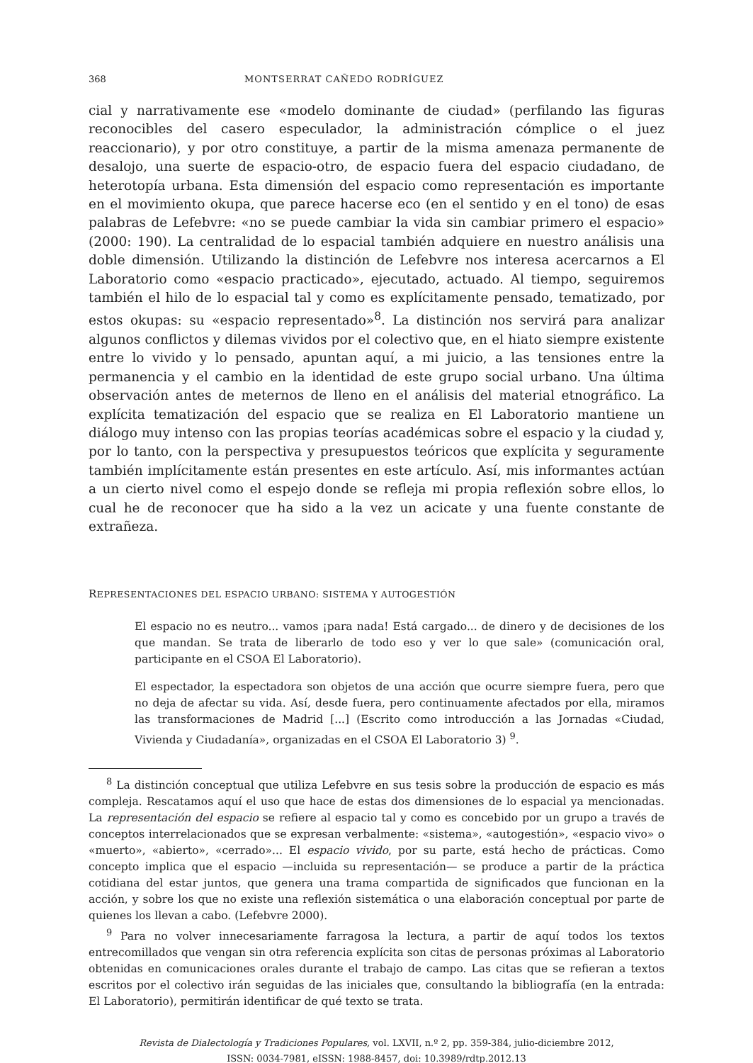368 MONTSERRAT CAÑEDO RODRÍGUEZ
cial y narrativamente ese «modelo dominante de ciudad» (perfilando las figuras reconocibles del casero especulador, la administración cómplice o el juez reaccionario), y por otro constituye, a partir de la misma amenaza permanente de desalojo, una suerte de espacio-otro, de espacio fuera del espacio ciudadano, de heterotopía urbana. Esta dimensión del espacio como representación es importante en el movimiento okupa, que parece hacerse eco (en el sentido y en el tono) de esas palabras de Lefebvre: «no se puede cambiar la vida sin cambiar primero el espacio» (2000: 190). La centralidad de lo espacial también adquiere en nuestro análisis una doble dimensión. Utilizando la distinción de Lefebvre nos interesa acercarnos a El Laboratorio como «espacio practicado», ejecutado, actuado. Al tiempo, seguiremos también el hilo de lo espacial tal y como es explícitamente pensado, tematizado, por estos okupas: su «espacio representado»<sup>8</sup>. La distinción nos servirá para analizar algunos conflictos y dilemas vividos por el colectivo que, en el hiato siempre existente entre lo vivido y lo pensado, apuntan aquí, a mi juicio, a las tensiones entre la permanencia y el cambio en la identidad de este grupo social urbano. Una última observación antes de meternos de lleno en el análisis del material etnográfico. La explícita tematización del espacio que se realiza en El Laboratorio mantiene un diálogo muy intenso con las propias teorías académicas sobre el espacio y la ciudad y, por lo tanto, con la perspectiva y presupuestos teóricos que explícita y seguramente también implícitamente están presentes en este artículo. Así, mis informantes actúan a un cierto nivel como el espejo donde se refleja mi propia reflexión sobre ellos, lo cual he de reconocer que ha sido a la vez un acicate y una fuente constante de extrañeza.
REPRESENTACIONES DEL ESPACIO URBANO: SISTEMA Y AUTOGESTIÓN
El espacio no es neutro... vamos ¡para nada! Está cargado... de dinero y de decisiones de los que mandan. Se trata de liberarlo de todo eso y ver lo que sale» (comunicación oral, participante en el CSOA El Laboratorio).
El espectador, la espectadora son objetos de una acción que ocurre siempre fuera, pero que no deja de afectar su vida. Así, desde fuera, pero continuamente afectados por ella, miramos las transformaciones de Madrid [...] (Escrito como introducción a las Jornadas «Ciudad, Vivienda y Ciudadanía», organizadas en el CSOA El Laboratorio 3) <sup>9</sup>.
<sup>8</sup> La distinción conceptual que utiliza Lefebvre en sus tesis sobre la producción de espacio es más compleja. Rescatamos aquí el uso que hace de estas dos dimensiones de lo espacial ya mencionadas. La representación del espacio se refiere al espacio tal y como es concebido por un grupo a través de conceptos interrelacionados que se expresan verbalmente: «sistema», «autogestión», «espacio vivo» o «muerto», «abierto», «cerrado»... El espacio vivido, por su parte, está hecho de prácticas. Como concepto implica que el espacio —incluida su representación— se produce a partir de la práctica cotidiana del estar juntos, que genera una trama compartida de significados que funcionan en la acción, y sobre los que no existe una reflexión sistemática o una elaboración conceptual por parte de quienes los llevan a cabo. (Lefebvre 2000).
<sup>9</sup> Para no volver innecesariamente farragosa la lectura, a partir de aquí todos los textos entrecomillados que vengan sin otra referencia explícita son citas de personas próximas al Laboratorio obtenidas en comunicaciones orales durante el trabajo de campo. Las citas que se refieran a textos escritos por el colectivo irán seguidas de las iniciales que, consultando la bibliografía (en la entrada: El Laboratorio), permitirán identificar de qué texto se trata.
Revista de Dialectología y Tradiciones Populares, vol. LXVII, n.º 2, pp. 359-384, julio-diciembre 2012,
ISSN: 0034-7981, eISSN: 1988-8457, doi: 10.3989/rdtp.2012.13